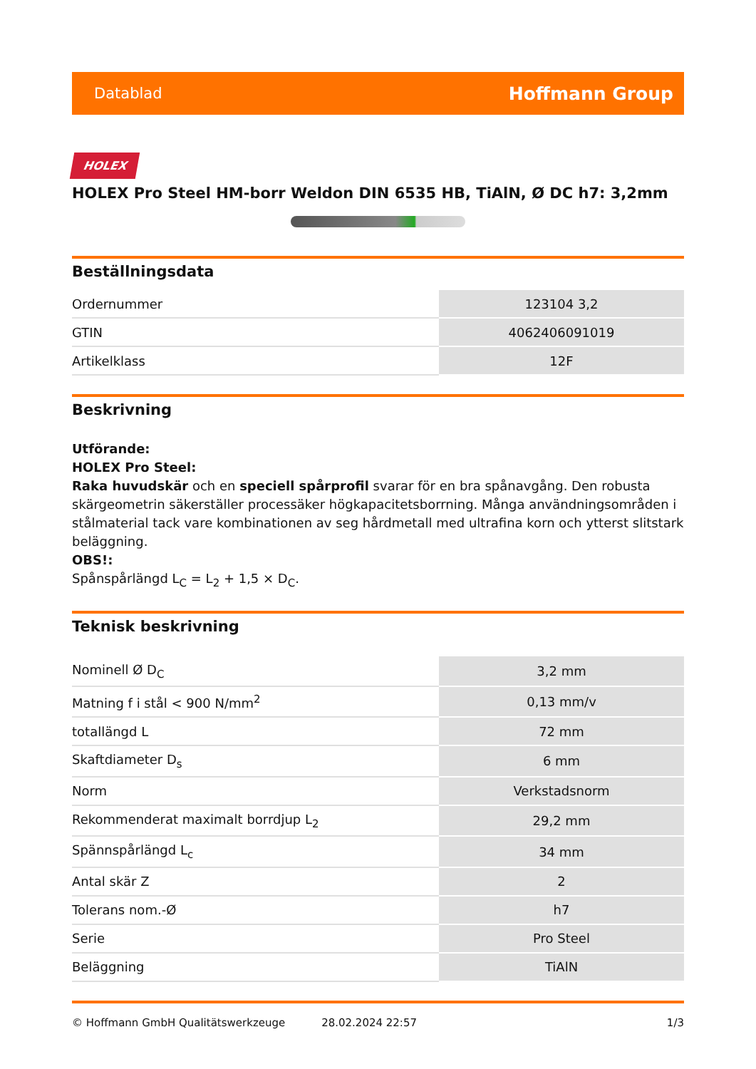Datablad Hoffmann Group
HOLEX
HOLEX Pro Steel HM-borr Weldon DIN 6535 HB, TiAlN, Ø DC h7: 3,2mm
Beställningsdata
| Ordernummer | 123104 3,2 |
| GTIN | 4062406091019 |
| Artikelklass | 12F |
Beskrivning
Utförande:
HOLEX Pro Steel:
Raka huvudskär och en speciell spårprofil svarar för en bra spånavgång. Den robusta skärgeometrin säkerställer processäker högkapacitetsborrning. Många användningsområden i stålmaterial tack vare kombinationen av seg hårdmetall med ultrafina korn och ytterst slitstark beläggning.
OBS!:
Spånspårlängd L<sub>C</sub> = L<sub>2</sub> + 1,5 × D<sub>C</sub>.
Teknisk beskrivning
| Nominell Ø D<sub>C</sub> | 3,2 mm |
| Matning f i stål < 900 N/mm<sup>2</sup> | 0,13 mm/v |
| totallängd L | 72 mm |
| Skaftdiameter D<sub>s</sub> | 6 mm |
| Norm | Verkstadsnorm |
| Rekommenderat maximalt borrdjup L<sub>2</sub> | 29,2 mm |
| Spännspårlängd L<sub>c</sub> | 34 mm |
| Antal skär Z | 2 |
| Tolerans nom.-Ø | h7 |
| Serie | Pro Steel |
| Beläggning | TiAlN |
© Hoffmann GmbH Qualitätswerkzeuge 28.02.2024 22:57 1/3